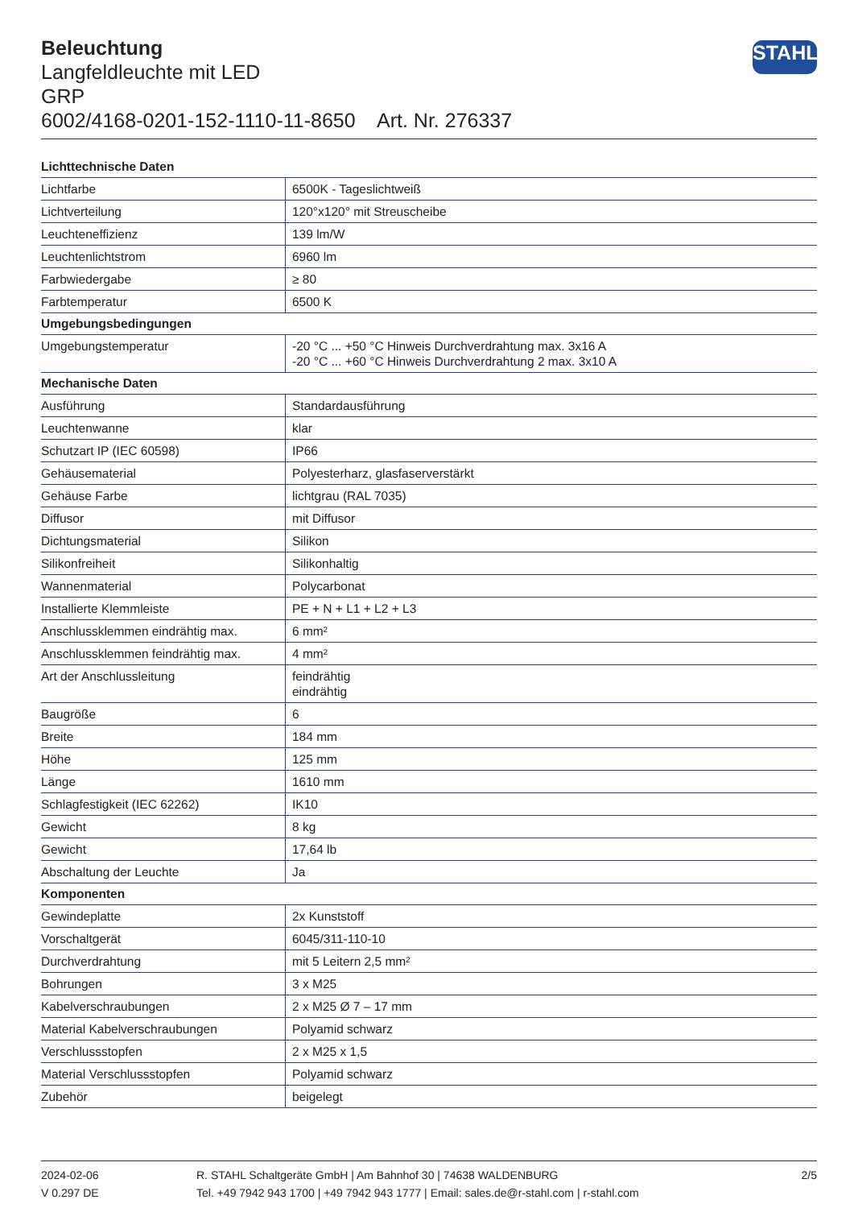Beleuchtung
Langfeldleuchte mit LED
GRP
6002/4168-0201-152-1110-11-8650 Art. Nr. 276337
STAHL
| Lichttechnische Daten | |
| --- | --- |
| Lichtfarbe | 6500K - Tageslichtweiß |
| Lichtverteilung | 120°x120° mit Streuscheibe |
| Leuchteneffizienz | 139 lm/W |
| Leuchtenlichtstrom | 6960 lm |
| Farbwiedergabe | ≥ 80 |
| Farbtemperatur | 6500 K |
| Umgebungsbedingungen | |
| Umgebungstemperatur | -20 °C ... +50 °C Hinweis Durchverdrahtung max. 3x16 A -20 °C ... +60 °C Hinweis Durchverdrahtung 2 max. 3x10 A |
| Mechanische Daten | |
| Ausführung | Standardausführung |
| Leuchtenwanne | klar |
| Schutzart IP (IEC 60598) | IP66 |
| Gehäusematerial | Polyesterharz, glasfaserverstärkt |
| Gehäuse Farbe | lichtgrau (RAL 7035) |
| Diffusor | mit Diffusor |
| Dichtungsmaterial | Silikon |
| Silikonfreiheit | Silikonhaltig |
| Wannenmaterial | Polycarbonat |
| Installierte Klemmleiste | PE + N + L1 + L2 + L3 |
| Anschlussklemmen eindrähtig max. | 6 mm² |
| Anschlussklemmen feindrähtig max. | 4 mm² |
| Art der Anschlussleitung | feindrähtig eindrähtig |
| Baugröße | 6 |
| Breite | 184 mm |
| Höhe | 125 mm |
| Länge | 1610 mm |
| Schlagfestigkeit (IEC 62262) | IK10 |
| Gewicht | 8 kg |
| Gewicht | 17,64 lb |
| Abschaltung der Leuchte | Ja |
| Komponenten | |
| Gewindeplatte | 2x Kunststoff |
| Vorschaltgerät | 6045/311-110-10 |
| Durchverdrahtung | mit 5 Leitern 2,5 mm² |
| Bohrungen | 3 x M25 |
| Kabelverschraubungen | 2 x M25 Ø 7 – 17 mm |
| Material Kabelverschraubungen | Polyamid schwarz |
| Verschlussstopfen | 2 x M25 x 1,5 |
| Material Verschlussstopfen | Polyamid schwarz |
| Zubehör | beigelegt |
2024-02-06
V 0.297 DE
R. STAHL Schaltgeräte GmbH | Am Bahnhof 30 | 74638 WALDENBURG
Tel. +49 7942 943 1700 | +49 7942 943 1777 | Email: sales.de@r-stahl.com | r-stahl.com
2/5